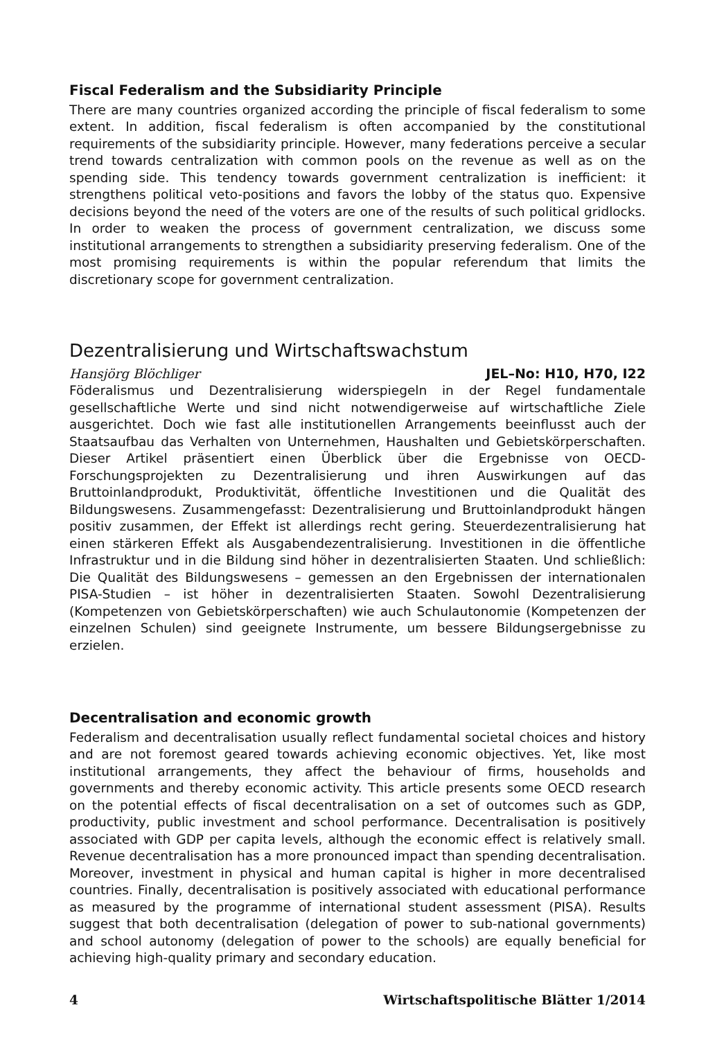Fiscal Federalism and the Subsidiarity Principle
There are many countries organized according the principle of fiscal federalism to some extent. In addition, fiscal federalism is often accompanied by the constitutional requirements of the subsidiarity principle. However, many federations perceive a secular trend towards centralization with common pools on the revenue as well as on the spending side. This tendency towards government centralization is inefficient: it strengthens political veto-positions and favors the lobby of the status quo. Expensive decisions beyond the need of the voters are one of the results of such political gridlocks. In order to weaken the process of government centralization, we discuss some institutional arrangements to strengthen a subsidiarity preserving federalism. One of the most promising requirements is within the popular referendum that limits the discretionary scope for government centralization.
Dezentralisierung und Wirtschaftswachstum
Hansjörg Blöchliger JEL–No: H10, H70, I22
Föderalismus und Dezentralisierung widerspiegeln in der Regel fundamentale gesellschaftliche Werte und sind nicht notwendigerweise auf wirtschaftliche Ziele ausgerichtet. Doch wie fast alle institutionellen Arrangements beeinflusst auch der Staatsaufbau das Verhalten von Unternehmen, Haushalten und Gebietskörperschaften. Dieser Artikel präsentiert einen Überblick über die Ergebnisse von OECD-Forschungsprojekten zu Dezentralisierung und ihren Auswirkungen auf das Bruttoinlandprodukt, Produktivität, öffentliche Investitionen und die Qualität des Bildungswesens. Zusammengefasst: Dezentralisierung und Bruttoinlandprodukt hängen positiv zusammen, der Effekt ist allerdings recht gering. Steuerdezentralisierung hat einen stärkeren Effekt als Ausgabendezentralisierung. Investitionen in die öffentliche Infrastruktur und in die Bildung sind höher in dezentralisierten Staaten. Und schließlich: Die Qualität des Bildungswesens – gemessen an den Ergebnissen der internationalen PISA-Studien – ist höher in dezentralisierten Staaten. Sowohl Dezentralisierung (Kompetenzen von Gebietskörperschaften) wie auch Schulautonomie (Kompetenzen der einzelnen Schulen) sind geeignete Instrumente, um bessere Bildungsergebnisse zu erzielen.
Decentralisation and economic growth
Federalism and decentralisation usually reflect fundamental societal choices and history and are not foremost geared towards achieving economic objectives. Yet, like most institutional arrangements, they affect the behaviour of firms, households and governments and thereby economic activity. This article presents some OECD research on the potential effects of fiscal decentralisation on a set of outcomes such as GDP, productivity, public investment and school performance. Decentralisation is positively associated with GDP per capita levels, although the economic effect is relatively small. Revenue decentralisation has a more pronounced impact than spending decentralisation. Moreover, investment in physical and human capital is higher in more decentralised countries. Finally, decentralisation is positively associated with educational performance as measured by the programme of international student assessment (PISA). Results suggest that both decentralisation (delegation of power to sub-national governments) and school autonomy (delegation of power to the schools) are equally beneficial for achieving high-quality primary and secondary education.
4 Wirtschaftspolitische Blätter 1/2014